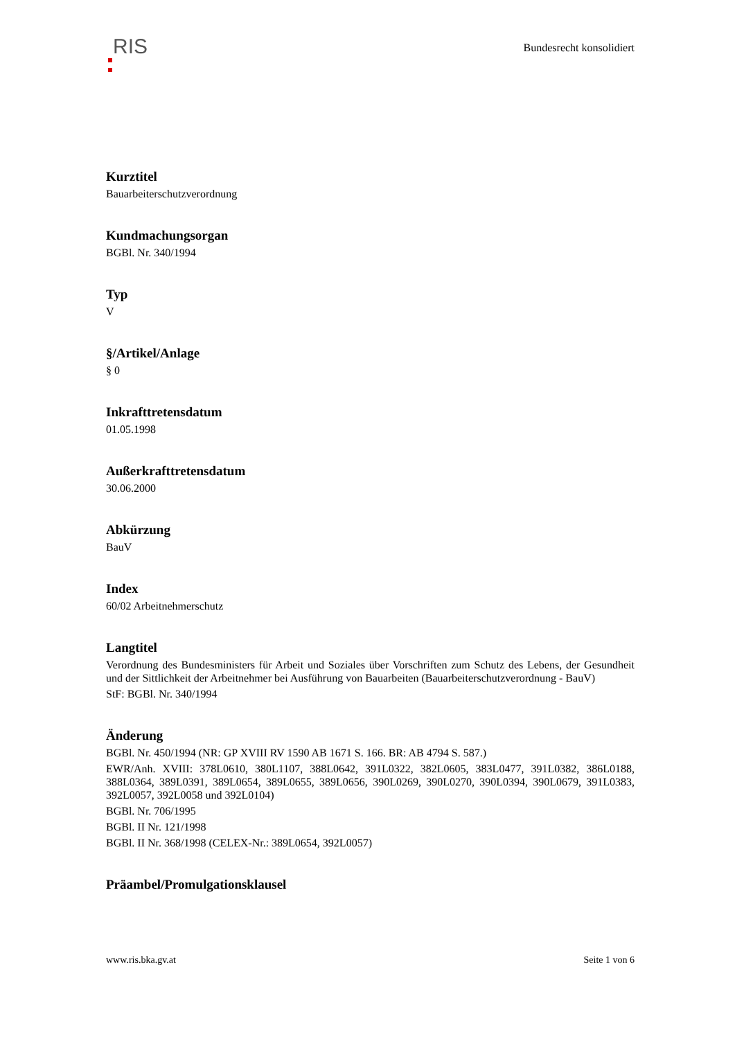RIS
Bundesrecht konsolidiert
Kurztitel
Bauarbeiterschutzverordnung
Kundmachungsorgan
BGBl. Nr. 340/1994
Typ
V
§/Artikel/Anlage
§ 0
Inkrafttretensdatum
01.05.1998
Außerkrafttretensdatum
30.06.2000
Abkürzung
BauV
Index
60/02 Arbeitnehmerschutz
Langtitel
Verordnung des Bundesministers für Arbeit und Soziales über Vorschriften zum Schutz des Lebens, der Gesundheit und der Sittlichkeit der Arbeitnehmer bei Ausführung von Bauarbeiten (Bauarbeiterschutzverordnung - BauV)
StF: BGBl. Nr. 340/1994
Änderung
BGBl. Nr. 450/1994 (NR: GP XVIII RV 1590 AB 1671 S. 166. BR: AB 4794 S. 587.)
EWR/Anh. XVIII: 378L0610, 380L1107, 388L0642, 391L0322, 382L0605, 383L0477, 391L0382, 386L0188, 388L0364, 389L0391, 389L0654, 389L0655, 389L0656, 390L0269, 390L0270, 390L0394, 390L0679, 391L0383, 392L0057, 392L0058 und 392L0104)
BGBl. Nr. 706/1995
BGBl. II Nr. 121/1998
BGBl. II Nr. 368/1998 (CELEX-Nr.: 389L0654, 392L0057)
Präambel/Promulgationsklausel
www.ris.bka.gv.at Seite 1 von 6